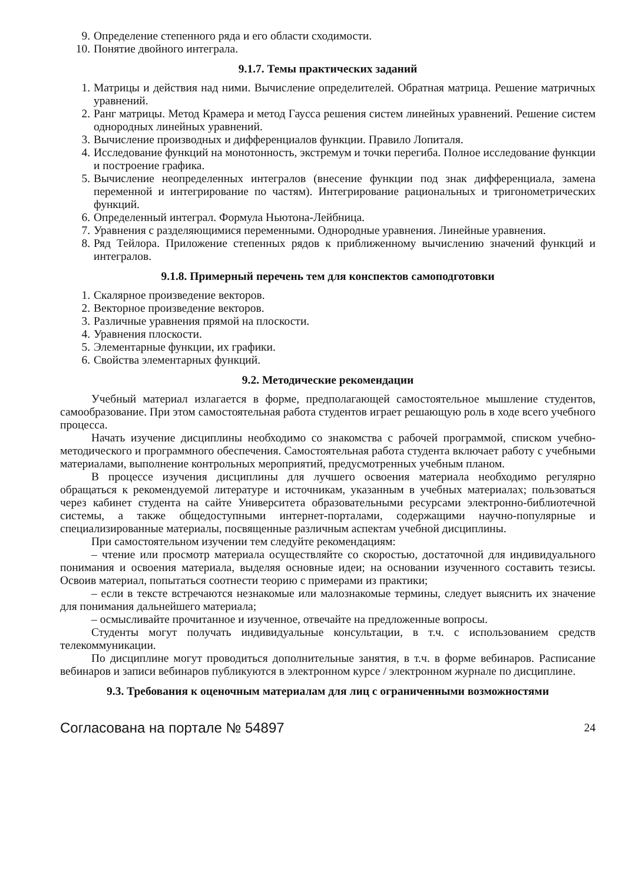9. Определение степенного ряда и его области сходимости.
10. Понятие двойного интеграла.
9.1.7. Темы практических заданий
1. Матрицы и действия над ними. Вычисление определителей. Обратная матрица. Решение матричных уравнений.
2. Ранг матрицы. Метод Крамера и метод Гаусса решения систем линейных уравнений. Решение систем однородных линейных уравнений.
3. Вычисление производных и дифференциалов функции. Правило Лопиталя.
4. Исследование функций на монотонность, экстремум и точки перегиба. Полное исследование функции и построение графика.
5. Вычисление неопределенных интегралов (внесение функции под знак дифференциала, замена переменной и интегрирование по частям). Интегрирование рациональных и тригонометрических функций.
6. Определенный интеграл. Формула Ньютона-Лейбница.
7. Уравнения с разделяющимися переменными. Однородные уравнения. Линейные уравнения.
8. Ряд Тейлора. Приложение степенных рядов к приближенному вычислению значений функций и интегралов.
9.1.8. Примерный перечень тем для конспектов самоподготовки
1. Скалярное произведение векторов.
2. Векторное произведение векторов.
3. Различные уравнения прямой на плоскости.
4. Уравнения плоскости.
5. Элементарные функции, их графики.
6. Свойства элементарных функций.
9.2. Методические рекомендации
Учебный материал излагается в форме, предполагающей самостоятельное мышление студентов, самообразование. При этом самостоятельная работа студентов играет решающую роль в ходе всего учебного процесса.
Начать изучение дисциплины необходимо со знакомства с рабочей программой, списком учебно-методического и программного обеспечения. Самостоятельная работа студента включает работу с учебными материалами, выполнение контрольных мероприятий, предусмотренных учебным планом.
В процессе изучения дисциплины для лучшего освоения материала необходимо регулярно обращаться к рекомендуемой литературе и источникам, указанным в учебных материалах; пользоваться через кабинет студента на сайте Университета образовательными ресурсами электронно-библиотечной системы, а также общедоступными интернет-порталами, содержащими научно-популярные и специализированные материалы, посвященные различным аспектам учебной дисциплины.
При самостоятельном изучении тем следуйте рекомендациям:
– чтение или просмотр материала осуществляйте со скоростью, достаточной для индивидуального понимания и освоения материала, выделяя основные идеи; на основании изученного составить тезисы. Освоив материал, попытаться соотнести теорию с примерами из практики;
– если в тексте встречаются незнакомые или малознакомые термины, следует выяснить их значение для понимания дальнейшего материала;
– осмысливайте прочитанное и изученное, отвечайте на предложенные вопросы.
Студенты могут получать индивидуальные консультации, в т.ч. с использованием средств телекоммуникации.
По дисциплине могут проводиться дополнительные занятия, в т.ч. в форме вебинаров. Расписание вебинаров и записи вебинаров публикуются в электронном курсе / электронном журнале по дисциплине.
9.3. Требования к оценочным материалам для лиц с ограниченными возможностями
Согласована на портале № 54897 24